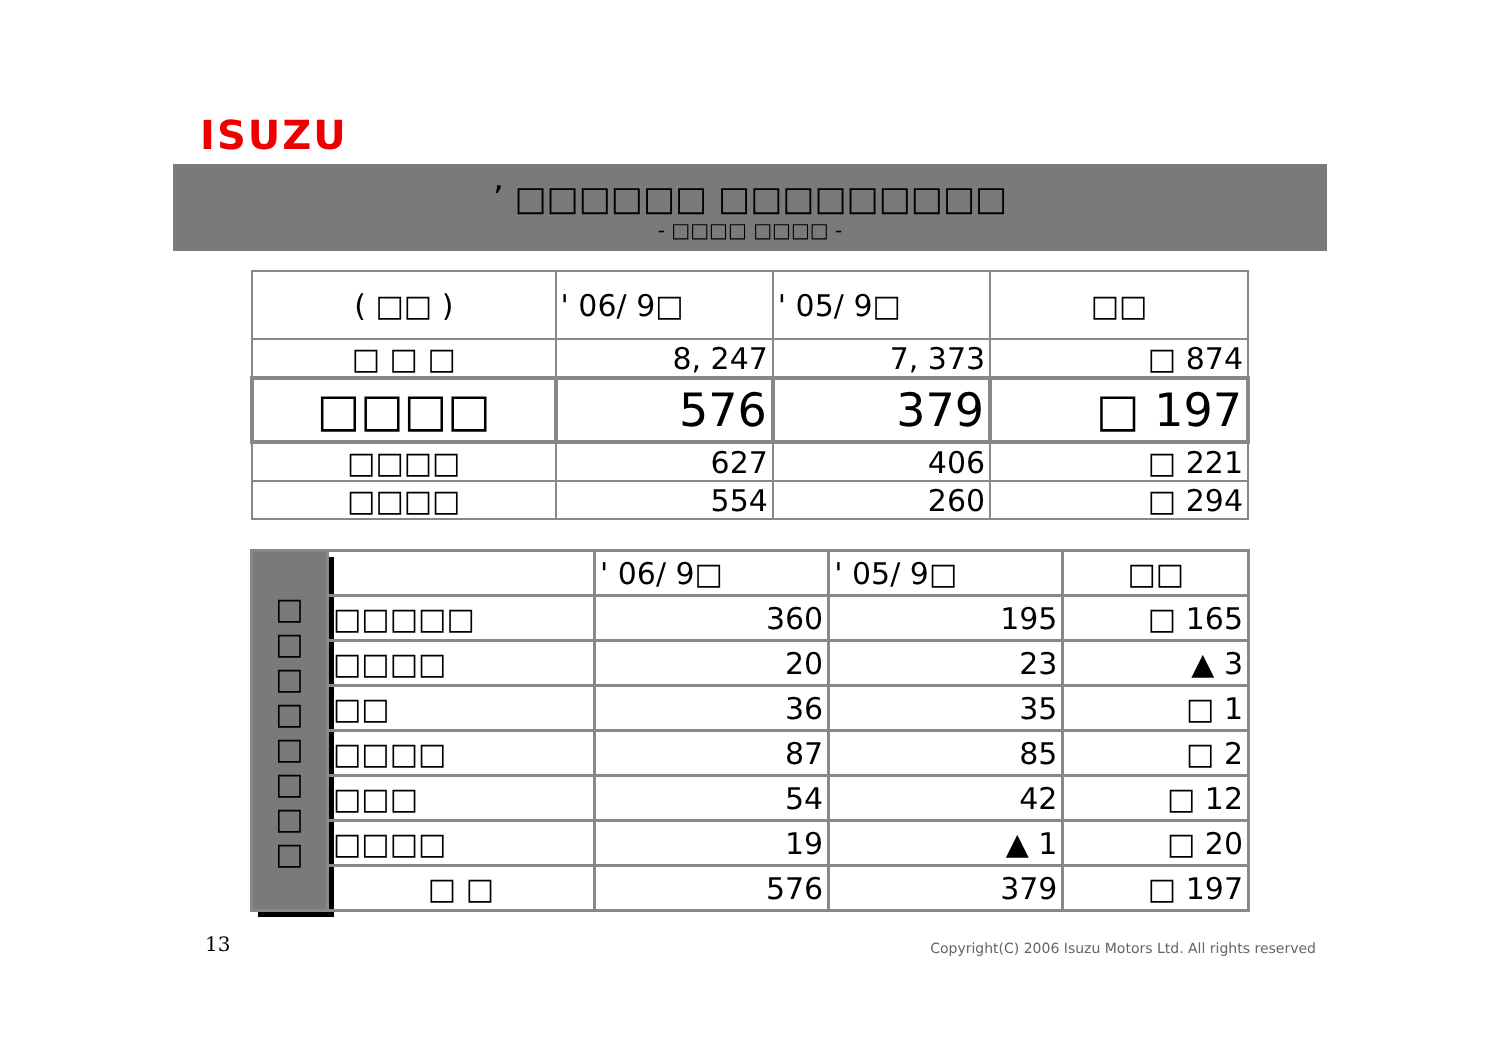ISUZU
’ □□□□□□ □□□□□□□□□
- □□□□ □□□□ -
| ( □□ ) | ' 06/ 9□ | ' 05/ 9□ | □□ |
| --- | --- | --- | --- |
| □ □ □ | 8, 247 | 7, 373 | □ 874 |
| □□□□ | 576 | 379 | □ 197 |
| □□□□ | 627 | 406 | □ 221 |
| □□□□ | 554 | 260 | □ 294 |
| □ □ □ □ □ □ □ □ | | ' 06/ 9□ | ' 05/ 9□ | □□ |
| | □□□□□ | 360 | 195 | □ 165 |
| | □□□□ | 20 | 23 | ▲ 3 |
| | □□ | 36 | 35 | □ 1 |
| | □□□□ | 87 | 85 | □ 2 |
| | □□□ | 54 | 42 | □ 12 |
| | □□□□ | 19 | ▲ 1 | □ 20 |
| | □ □ | 576 | 379 | □ 197 |
13
Copyright(C) 2006 Isuzu Motors Ltd. All rights reserved